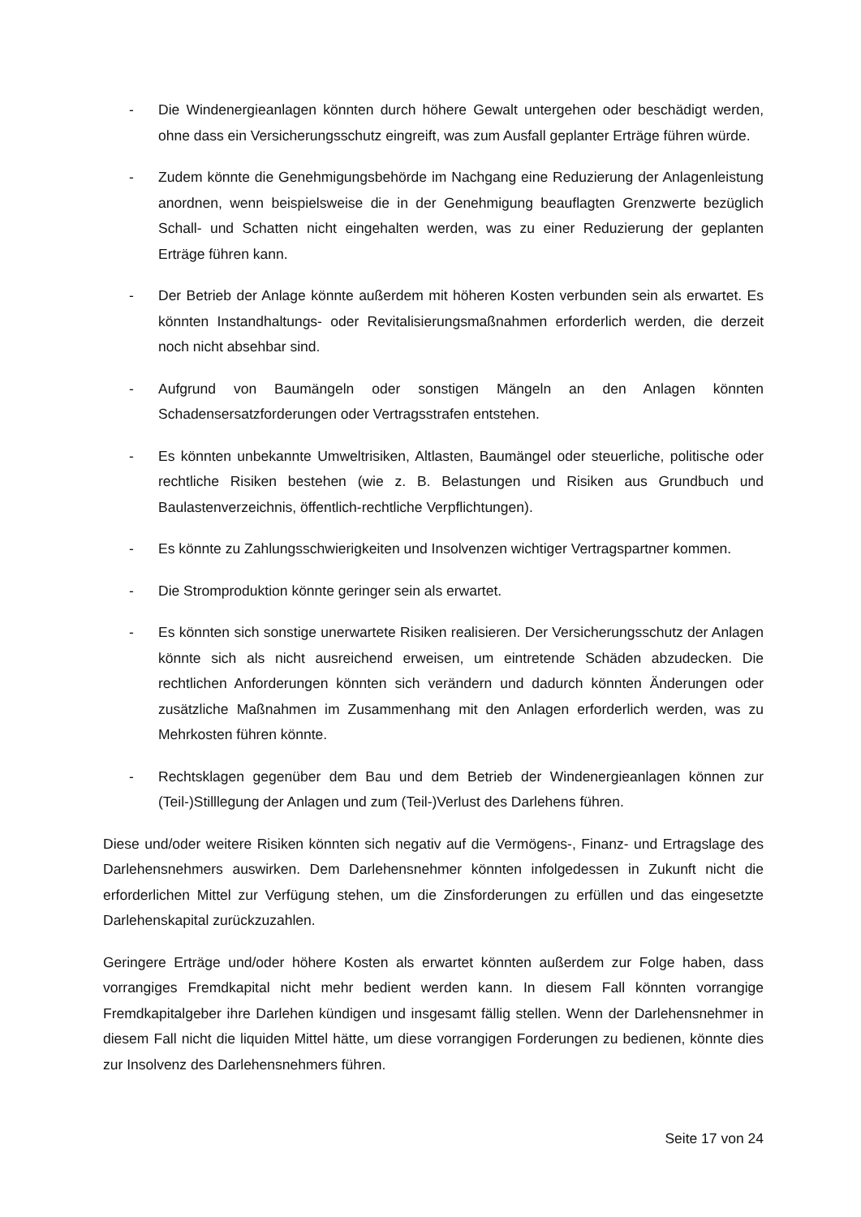- Die Windenergieanlagen könnten durch höhere Gewalt untergehen oder beschädigt werden, ohne dass ein Versicherungsschutz eingreift, was zum Ausfall geplanter Erträge führen würde.
- Zudem könnte die Genehmigungsbehörde im Nachgang eine Reduzierung der Anlagenleistung anordnen, wenn beispielsweise die in der Genehmigung beauflagten Grenzwerte bezüglich Schall- und Schatten nicht eingehalten werden, was zu einer Reduzierung der geplanten Erträge führen kann.
- Der Betrieb der Anlage könnte außerdem mit höheren Kosten verbunden sein als erwartet. Es könnten Instandhaltungs- oder Revitalisierungsmaßnahmen erforderlich werden, die derzeit noch nicht absehbar sind.
- Aufgrund von Baumängeln oder sonstigen Mängeln an den Anlagen könnten Schadensersatzforderungen oder Vertragsstrafen entstehen.
- Es könnten unbekannte Umweltrisiken, Altlasten, Baumängel oder steuerliche, politische oder rechtliche Risiken bestehen (wie z. B. Belastungen und Risiken aus Grundbuch und Baulastenverzeichnis, öffentlich-rechtliche Verpflichtungen).
- Es könnte zu Zahlungsschwierigkeiten und Insolvenzen wichtiger Vertragspartner kommen.
- Die Stromproduktion könnte geringer sein als erwartet.
- Es könnten sich sonstige unerwartete Risiken realisieren. Der Versicherungsschutz der Anlagen könnte sich als nicht ausreichend erweisen, um eintretende Schäden abzudecken. Die rechtlichen Anforderungen könnten sich verändern und dadurch könnten Änderungen oder zusätzliche Maßnahmen im Zusammenhang mit den Anlagen erforderlich werden, was zu Mehrkosten führen könnte.
- Rechtsklagen gegenüber dem Bau und dem Betrieb der Windenergieanlagen können zur (Teil-)Stilllegung der Anlagen und zum (Teil-)Verlust des Darlehens führen.
Diese und/oder weitere Risiken könnten sich negativ auf die Vermögens-, Finanz- und Ertragslage des Darlehensnehmers auswirken. Dem Darlehensnehmer könnten infolgedessen in Zukunft nicht die erforderlichen Mittel zur Verfügung stehen, um die Zinsforderungen zu erfüllen und das eingesetzte Darlehenskapital zurückzuzahlen.
Geringere Erträge und/oder höhere Kosten als erwartet könnten außerdem zur Folge haben, dass vorrangiges Fremdkapital nicht mehr bedient werden kann. In diesem Fall könnten vorrangige Fremdkapitalgeber ihre Darlehen kündigen und insgesamt fällig stellen. Wenn der Darlehensnehmer in diesem Fall nicht die liquiden Mittel hätte, um diese vorrangigen Forderungen zu bedienen, könnte dies zur Insolvenz des Darlehensnehmers führen.
Seite 17 von 24